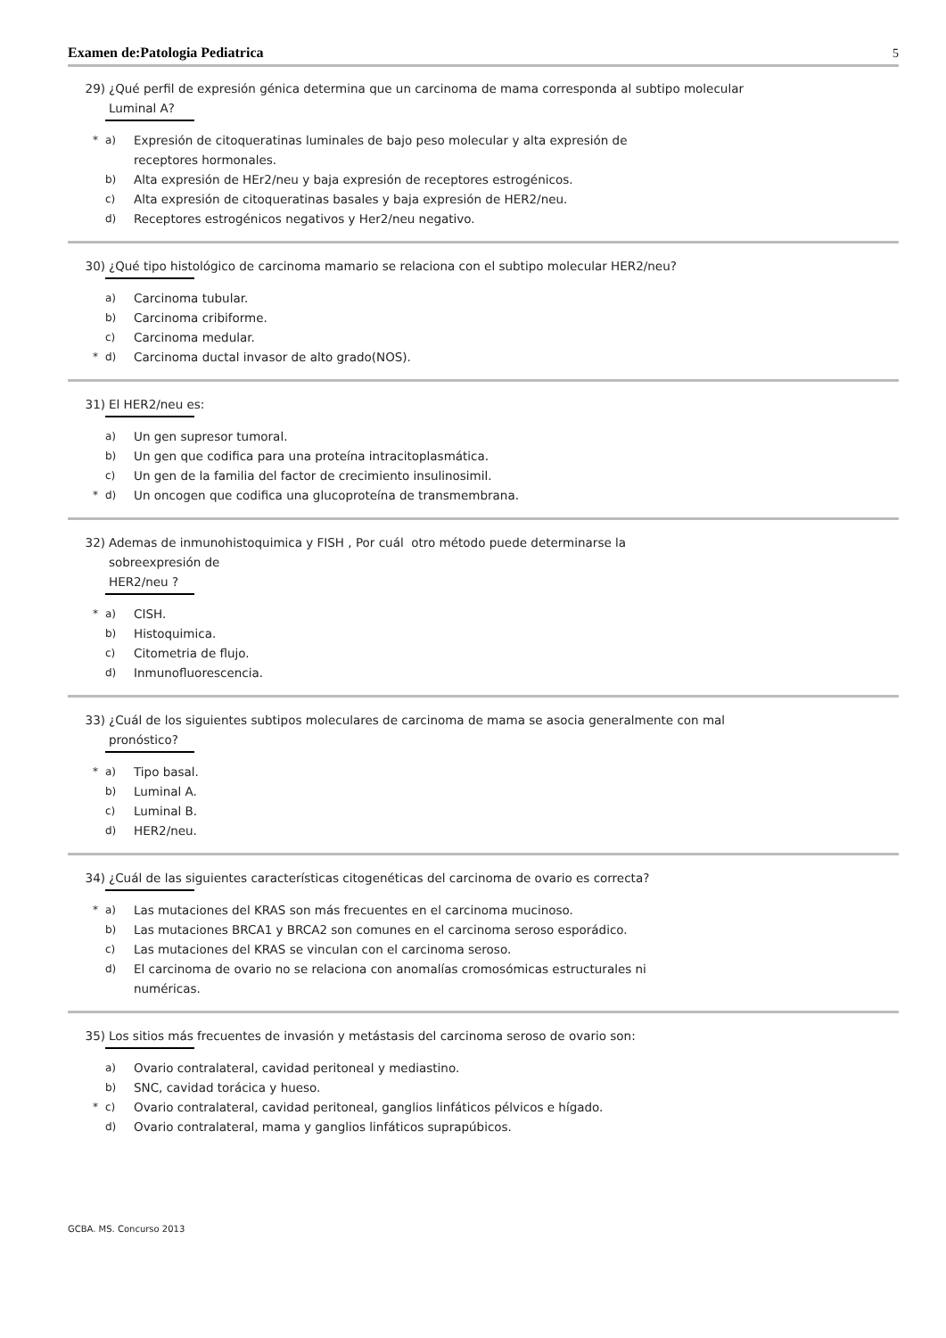Examen de:Patologia Pediatrica 5
29) ¿Qué perfil de expresión génica determina que un carcinoma de mama corresponda al subtipo molecular Luminal A?
* a) Expresión de citoqueratinas luminales de bajo peso molecular y alta expresión de receptores hormonales.
b) Alta expresión de HEr2/neu y baja expresión de receptores estrogénicos.
c) Alta expresión de citoqueratinas basales y baja expresión de HER2/neu.
d) Receptores estrogénicos negativos y Her2/neu negativo.
30) ¿Qué tipo histológico de carcinoma mamario se relaciona con el subtipo molecular HER2/neu?
a) Carcinoma tubular.
b) Carcinoma cribiforme.
c) Carcinoma medular.
* d) Carcinoma ductal invasor de alto grado(NOS).
31) El HER2/neu es:
a) Un gen supresor tumoral.
b) Un gen que codifica para una proteína intracitoplasmática.
c) Un gen de la familia del factor de crecimiento insulinosimil.
* d) Un oncogen que codifica una glucoproteína de transmembrana.
32) Ademas de inmunohistoquimica y FISH , Por cuál otro método puede determinarse la
sobreexpresión de
HER2/neu ?
* a) CISH.
b) Histoquimica.
c) Citometria de flujo.
d) Inmunofluorescencia.
33) ¿Cuál de los siguientes subtipos moleculares de carcinoma de mama se asocia generalmente con mal pronóstico?
* a) Tipo basal.
b) Luminal A.
c) Luminal B.
d) HER2/neu.
34) ¿Cuál de las siguientes características citogenéticas del carcinoma de ovario es correcta?
* a) Las mutaciones del KRAS son más frecuentes en el carcinoma mucinoso.
b) Las mutaciones BRCA1 y BRCA2 son comunes en el carcinoma seroso esporádico.
c) Las mutaciones del KRAS se vinculan con el carcinoma seroso.
d) El carcinoma de ovario no se relaciona con anomalías cromosómicas estructurales ni numéricas.
35) Los sitios más frecuentes de invasión y metástasis del carcinoma seroso de ovario son:
a) Ovario contralateral, cavidad peritoneal y mediastino.
b) SNC, cavidad torácica y hueso.
* c) Ovario contralateral, cavidad peritoneal, ganglios linfáticos pélvicos e hígado.
d) Ovario contralateral, mama y ganglios linfáticos suprapúbicos.
GCBA. MS. Concurso 2013